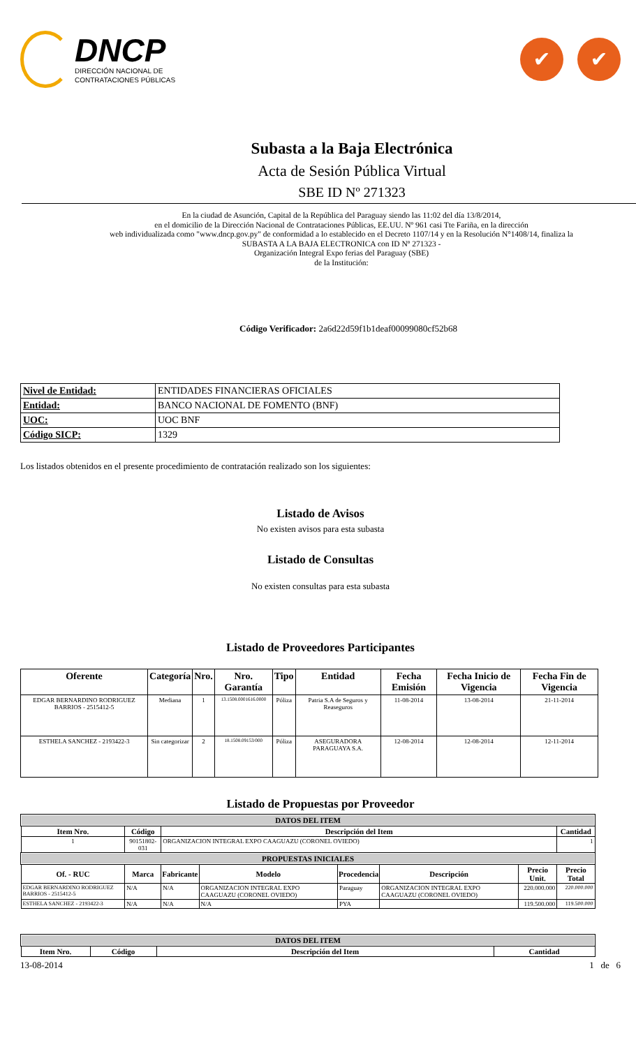DNCP
DIRECCIÓN NACIONAL DE
CONTRATACIONES PÚBLICAS
✔ ✔
Subasta a la Baja Electrónica
Acta de Sesión Pública Virtual
SBE ID Nº 271323
En la ciudad de Asunción, Capital de la República del Paraguay siendo las 11:02 del día 13/8/2014,
en el domicilio de la Dirección Nacional de Contrataciones Públicas, EE.UU. Nº 961 casi Tte Fariña, en la dirección
web individualizada como "www.dncp.gov.py" de conformidad a lo establecido en el Decreto 1107/14 y en la Resolución N°1408/14, finaliza la
SUBASTA A LA BAJA ELECTRONICA con ID Nº 271323 -
Organización Integral Expo ferias del Paraguay (SBE)
de la Institución:
Código Verificador: 2a6d22d59f1b1deaf00099080cf52b68
| Nivel de Entidad: | ENTIDADES FINANCIERAS OFICIALES |
| Entidad: | BANCO NACIONAL DE FOMENTO (BNF) |
| UOC: | UOC BNF |
| Código SICP: | 1329 |
Los listados obtenidos en el presente procedimiento de contratación realizado son los siguientes:
Listado de Avisos
No existen avisos para esta subasta
Listado de Consultas
No existen consultas para esta subasta
Listado de Proveedores Participantes
| Oferente | Categoría | Nro. | Nro. Garantía | Tipo | Entidad | Fecha Emisión | Fecha Inicio de Vigencia | Fecha Fin de Vigencia |
| --- | --- | --- | --- | --- | --- | --- | --- | --- |
| EDGAR BERNARDINO RODRIGUEZ BARRIOS - 2515412-5 | Mediana | 1 | 13.1508.0001616.0000 | Póliza | Patria S.A de Seguros y Reaseguros | 11-08-2014 | 13-08-2014 | 21-11-2014 |
| ESTHELA SANCHEZ - 2193422-3 | Sin categorizar | 2 | 18.1508.09153/000 | Póliza | ASEGURADORA PARAGUAYA S.A. | 12-08-2014 | 12-08-2014 | 12-11-2014 |
Listado de Propuestas por Proveedor
| DATOS DEL ITEM | | | | | | | |
| --- | --- | --- | --- | --- | --- | --- | --- |
| Item Nro. | Código | Descripción del Item | | | | | Cantidad |
| 1 | 90151802-031 | ORGANIZACION INTEGRAL EXPO CAAGUAZU (CORONEL OVIEDO) | | | | | 1 |
| PROPUESTAS INICIALES | | | | | | | |
| Of. - RUC | Marca | Fabricante | Modelo | Procedencia | Descripción | Precio Unit. | Precio Total |
| EDGAR BERNARDINO RODRIGUEZ BARRIOS - 2515412-5 | N/A | N/A | ORGANIZACION INTEGRAL EXPO CAAGUAZU (CORONEL OVIEDO) | Paraguay | ORGANIZACION INTEGRAL EXPO CAAGUAZU (CORONEL OVIEDO) | 220.000.000 | 220.000.000 |
| ESTHELA SANCHEZ - 2193422-3 | N/A | N/A | N/A | PYA | | 119.500.000 | 119.500.000 |
| DATOS DEL ITEM | | | |
| --- | --- | --- | --- |
| Item Nro. | Código | Descripción del Item | Cantidad |
13-08-2014 1 de 6